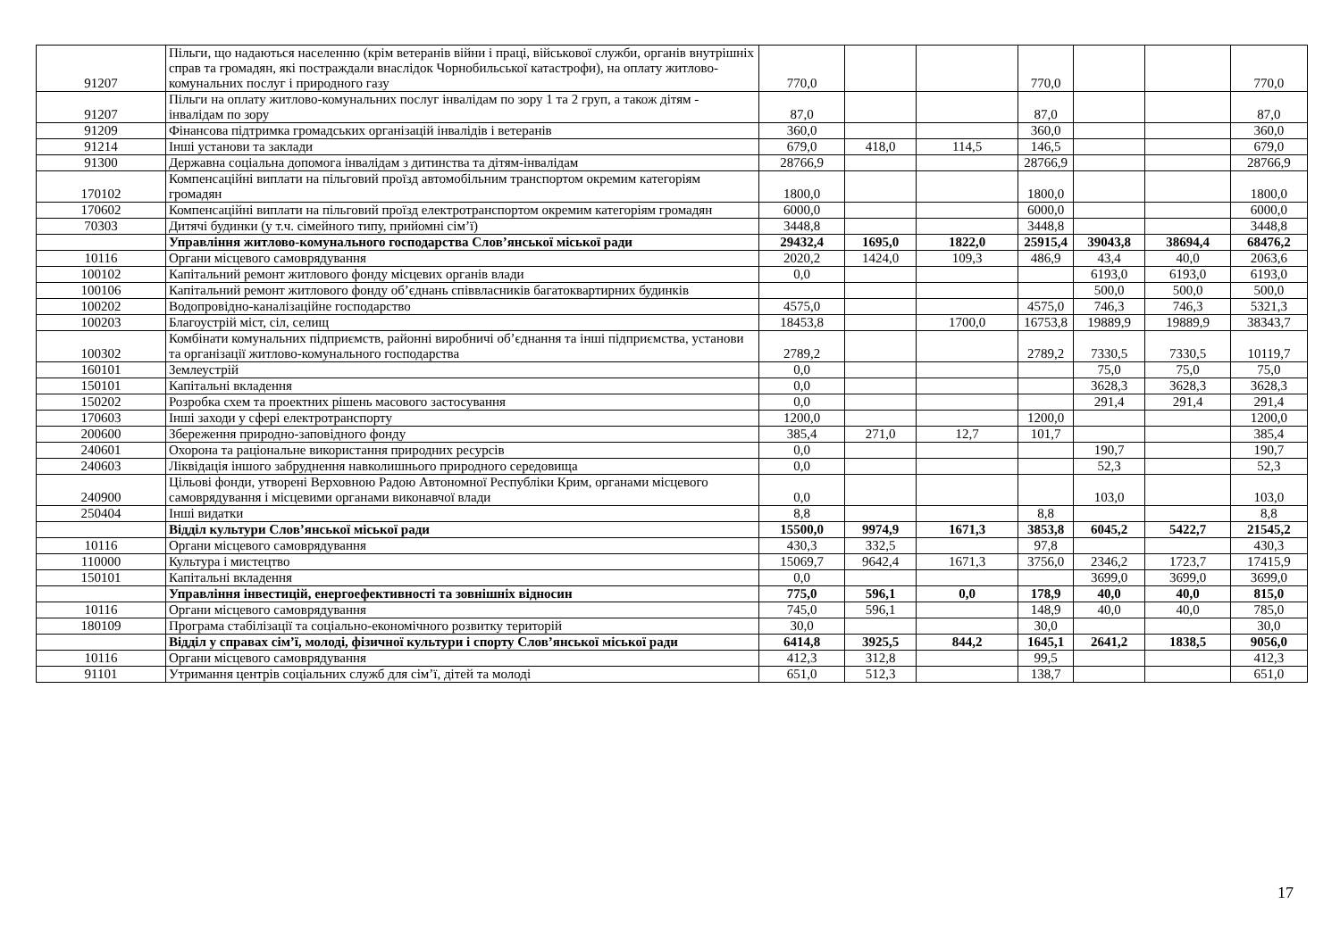| 91207 | Пільги, що надаються населенню (крім ветеранів війни і праці, військової служби, органів внутрішніх справ та громадян, які постраждали внаслідок Чорнобильської катастрофи), на оплату житлово-комунальних послуг і природного газу | 770,0 | | | 770,0 | | | 770,0 |
| 91207 | Пільги на оплату житлово-комунальних послуг інвалідам по зору 1 та 2 груп, а також дітям - інвалідам по зору | 87,0 | | | 87,0 | | | 87,0 |
| 91209 | Фінансова підтримка громадських організацій інвалідів і ветеранів | 360,0 | | | 360,0 | | | 360,0 |
| 91214 | Інші установи та заклади | 679,0 | 418,0 | 114,5 | 146,5 | | | 679,0 |
| 91300 | Державна соціальна допомога інвалідам з дитинства та дітям-інвалідам | 28766,9 | | | 28766,9 | | | 28766,9 |
| 170102 | Компенсаційні виплати на пільговий проїзд автомобільним транспортом окремим категоріям громадян | 1800,0 | | | 1800,0 | | | 1800,0 |
| 170602 | Компенсаційні виплати на пільговий проїзд електротранспортом окремим категоріям громадян | 6000,0 | | | 6000,0 | | | 6000,0 |
| 70303 | Дитячі будинки (у т.ч. сімейного типу, прийомні сім’ї) | 3448,8 | | | 3448,8 | | | 3448,8 |
| | Управління житлово-комунального господарства Слов’янської міської ради | 29432,4 | 1695,0 | 1822,0 | 25915,4 | 39043,8 | 38694,4 | 68476,2 |
| 10116 | Органи місцевого самоврядування | 2020,2 | 1424,0 | 109,3 | 486,9 | 43,4 | 40,0 | 2063,6 |
| 100102 | Капітальний ремонт житлового фонду місцевих органів влади | 0,0 | | | | 6193,0 | 6193,0 | 6193,0 |
| 100106 | Капітальний ремонт житлового фонду об’єднань співвласників багатоквартирних будинків | | | | | 500,0 | 500,0 | 500,0 |
| 100202 | Водопровідно-каналізаційне господарство | 4575,0 | | | 4575,0 | 746,3 | 746,3 | 5321,3 |
| 100203 | Благоустрій міст, сіл, селищ | 18453,8 | | 1700,0 | 16753,8 | 19889,9 | 19889,9 | 38343,7 |
| 100302 | Комбінати комунальних підприємств, районні виробничі об’єднання та інші підприємства, установи та організації житлово-комунального господарства | 2789,2 | | | 2789,2 | 7330,5 | 7330,5 | 10119,7 |
| 160101 | Землеустрій | 0,0 | | | | 75,0 | 75,0 | 75,0 |
| 150101 | Капітальні вкладення | 0,0 | | | | 3628,3 | 3628,3 | 3628,3 |
| 150202 | Розробка схем та проектних рішень масового застосування | 0,0 | | | | 291,4 | 291,4 | 291,4 |
| 170603 | Інші заходи у сфері електротранспорту | 1200,0 | | | 1200,0 | | | 1200,0 |
| 200600 | Збереження природно-заповідного фонду | 385,4 | 271,0 | 12,7 | 101,7 | | | 385,4 |
| 240601 | Охорона та раціональне використання природних ресурсів | 0,0 | | | | 190,7 | | 190,7 |
| 240603 | Ліквідація іншого забруднення навколишнього природного середовища | 0,0 | | | | 52,3 | | 52,3 |
| 240900 | Цільові фонди, утворені Верховною Радою Автономної Республіки Крим, органами місцевого самоврядування і місцевими органами виконавчої влади | 0,0 | | | | 103,0 | | 103,0 |
| 250404 | Інші видатки | 8,8 | | | 8,8 | | | 8,8 |
| | Відділ культури Слов’янської міської ради | 15500,0 | 9974,9 | 1671,3 | 3853,8 | 6045,2 | 5422,7 | 21545,2 |
| 10116 | Органи місцевого самоврядування | 430,3 | 332,5 | | 97,8 | | | 430,3 |
| 110000 | Культура і мистецтво | 15069,7 | 9642,4 | 1671,3 | 3756,0 | 2346,2 | 1723,7 | 17415,9 |
| 150101 | Капітальні вкладення | 0,0 | | | | 3699,0 | 3699,0 | 3699,0 |
| | Управління інвестицій, енергоефективності та зовнішніх відносин | 775,0 | 596,1 | 0,0 | 178,9 | 40,0 | 40,0 | 815,0 |
| 10116 | Органи місцевого самоврядування | 745,0 | 596,1 | | 148,9 | 40,0 | 40,0 | 785,0 |
| 180109 | Програма стабілізації та соціально-економічного розвитку територій | 30,0 | | | 30,0 | | | 30,0 |
| | Відділ у справах сім’ї, молоді, фізичної культури і спорту Слов’янської міської ради | 6414,8 | 3925,5 | 844,2 | 1645,1 | 2641,2 | 1838,5 | 9056,0 |
| 10116 | Органи місцевого самоврядування | 412,3 | 312,8 | | 99,5 | | | 412,3 |
| 91101 | Утримання центрів соціальних служб для сім’ї, дітей та молоді | 651,0 | 512,3 | | 138,7 | | | 651,0 |
17